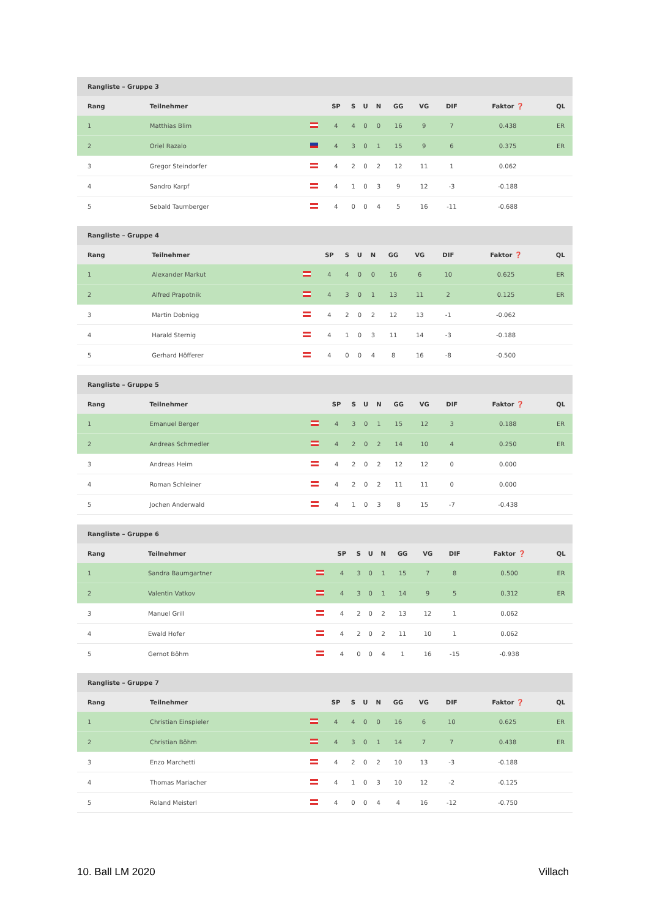| Rangliste – Gruppe 3 | | | | | | | | | | | |
| --- | --- | --- | --- | --- | --- | --- | --- | --- | --- | --- | --- |
| Rang | Teilnehmer | | SP | S | U | N | GG | VG | DIF | Faktor ❓ | QL |
| 1 | Matthias Blim | | 4 | 4 | 0 | 0 | 16 | 9 | 7 | 0.438 | ER |
| 2 | Oriel Razalo | | 4 | 3 | 0 | 1 | 15 | 9 | 6 | 0.375 | ER |
| 3 | Gregor Steindorfer | | 4 | 2 | 0 | 2 | 12 | 11 | 1 | 0.062 | |
| 4 | Sandro Karpf | | 4 | 1 | 0 | 3 | 9 | 12 | -3 | -0.188 | |
| 5 | Sebald Taumberger | | 4 | 0 | 0 | 4 | 5 | 16 | -11 | -0.688 | |
| Rangliste – Gruppe 4 | | | | | | | | | | | |
| --- | --- | --- | --- | --- | --- | --- | --- | --- | --- | --- | --- |
| Rang | Teilnehmer | | SP | S | U | N | GG | VG | DIF | Faktor ❓ | QL |
| 1 | Alexander Markut | | 4 | 4 | 0 | 0 | 16 | 6 | 10 | 0.625 | ER |
| 2 | Alfred Prapotnik | | 4 | 3 | 0 | 1 | 13 | 11 | 2 | 0.125 | ER |
| 3 | Martin Dobnigg | | 4 | 2 | 0 | 2 | 12 | 13 | -1 | -0.062 | |
| 4 | Harald Sternig | | 4 | 1 | 0 | 3 | 11 | 14 | -3 | -0.188 | |
| 5 | Gerhard Höfferer | | 4 | 0 | 0 | 4 | 8 | 16 | -8 | -0.500 | |
| Rangliste – Gruppe 5 | | | | | | | | | | | |
| --- | --- | --- | --- | --- | --- | --- | --- | --- | --- | --- | --- |
| Rang | Teilnehmer | | SP | S | U | N | GG | VG | DIF | Faktor ❓ | QL |
| 1 | Emanuel Berger | | 4 | 3 | 0 | 1 | 15 | 12 | 3 | 0.188 | ER |
| 2 | Andreas Schmedler | | 4 | 2 | 0 | 2 | 14 | 10 | 4 | 0.250 | ER |
| 3 | Andreas Heim | | 4 | 2 | 0 | 2 | 12 | 12 | 0 | 0.000 | |
| 4 | Roman Schleiner | | 4 | 2 | 0 | 2 | 11 | 11 | 0 | 0.000 | |
| 5 | Jochen Anderwald | | 4 | 1 | 0 | 3 | 8 | 15 | -7 | -0.438 | |
| Rangliste – Gruppe 6 | | | | | | | | | | | |
| --- | --- | --- | --- | --- | --- | --- | --- | --- | --- | --- | --- |
| Rang | Teilnehmer | | SP | S | U | N | GG | VG | DIF | Faktor ❓ | QL |
| 1 | Sandra Baumgartner | | 4 | 3 | 0 | 1 | 15 | 7 | 8 | 0.500 | ER |
| 2 | Valentin Vatkov | | 4 | 3 | 0 | 1 | 14 | 9 | 5 | 0.312 | ER |
| 3 | Manuel Grill | | 4 | 2 | 0 | 2 | 13 | 12 | 1 | 0.062 | |
| 4 | Ewald Hofer | | 4 | 2 | 0 | 2 | 11 | 10 | 1 | 0.062 | |
| 5 | Gernot Böhm | | 4 | 0 | 0 | 4 | 1 | 16 | -15 | -0.938 | |
| Rangliste – Gruppe 7 | | | | | | | | | | | |
| --- | --- | --- | --- | --- | --- | --- | --- | --- | --- | --- | --- |
| Rang | Teilnehmer | | SP | S | U | N | GG | VG | DIF | Faktor ❓ | QL |
| 1 | Christian Einspieler | | 4 | 4 | 0 | 0 | 16 | 6 | 10 | 0.625 | ER |
| 2 | Christian Böhm | | 4 | 3 | 0 | 1 | 14 | 7 | 7 | 0.438 | ER |
| 3 | Enzo Marchetti | | 4 | 2 | 0 | 2 | 10 | 13 | -3 | -0.188 | |
| 4 | Thomas Mariacher | | 4 | 1 | 0 | 3 | 10 | 12 | -2 | -0.125 | |
| 5 | Roland Meisterl | | 4 | 0 | 0 | 4 | 4 | 16 | -12 | -0.750 | |
10. Ball LM 2020 Villach